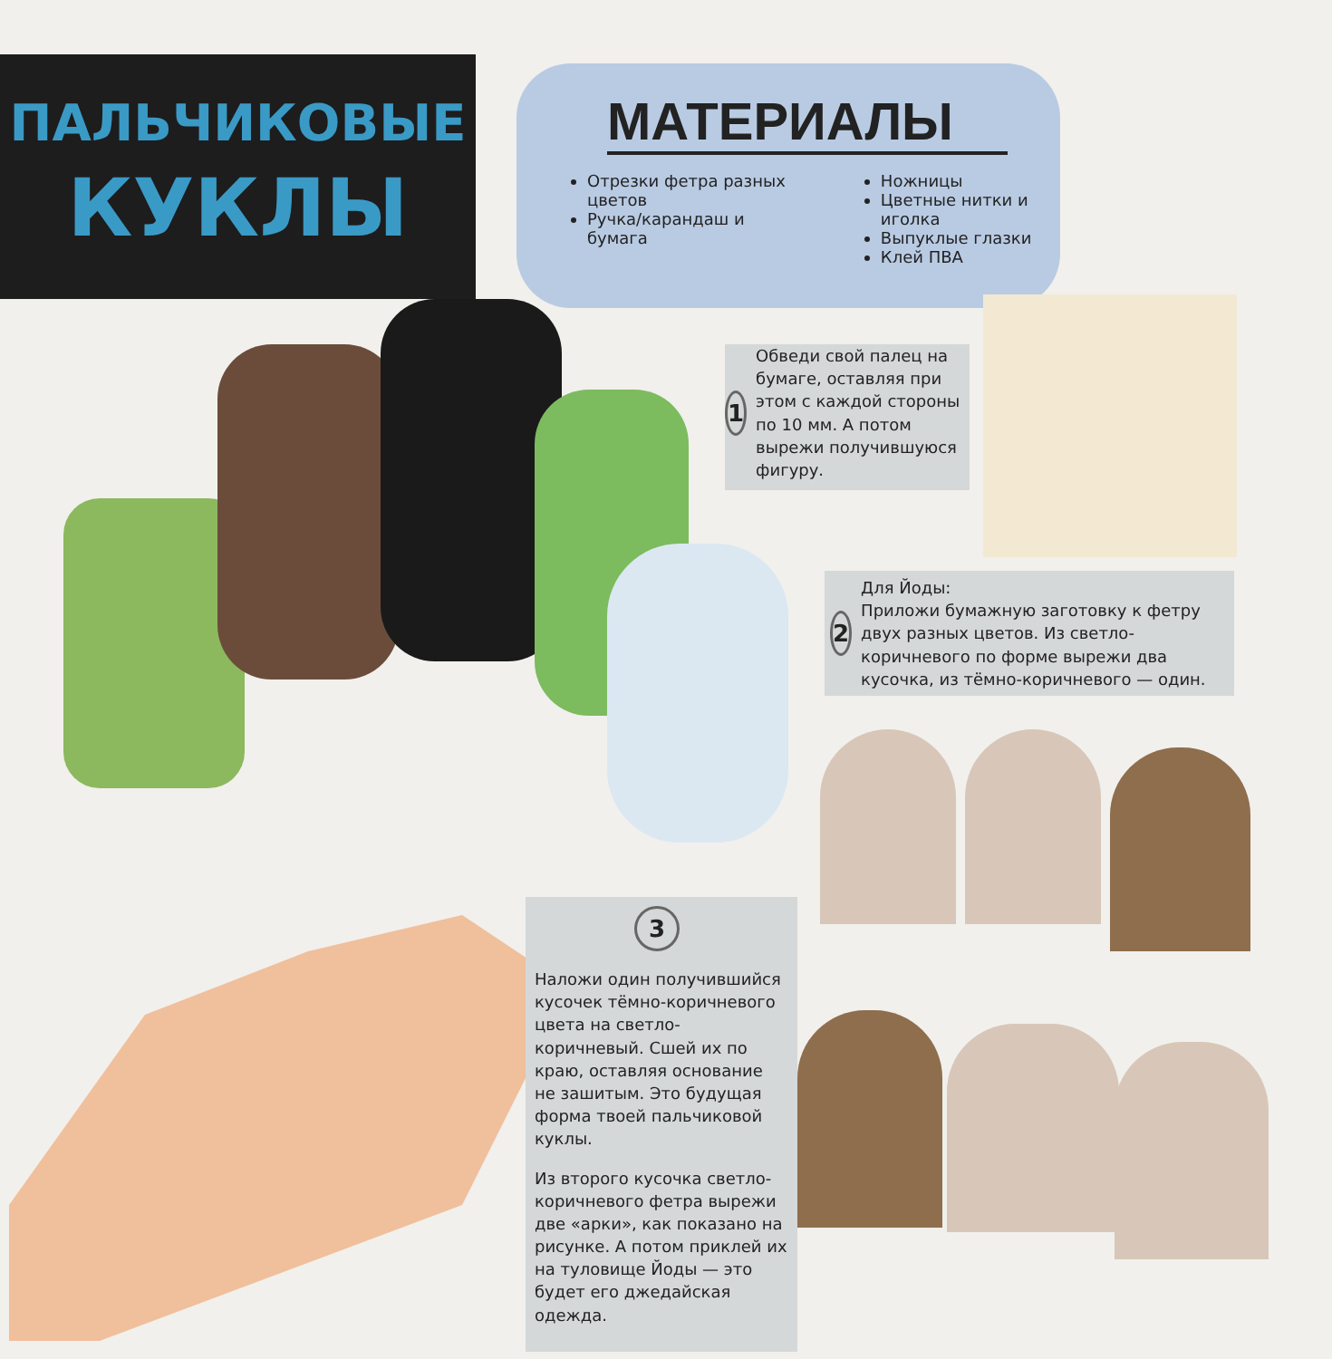ПАЛЬЧИКОВЫЕ
КУКЛЫ
МАТЕРИАЛЫ
Отрезки фетра разных цветов
Ручка/карандаш и бумага
Ножницы
Цветные нитки и иголка
Выпуклые глазки
Клей ПВА
1
Обведи свой палец на бумаге, оставляя при этом с каждой стороны по 10 мм. А потом вырежи получившуюся фигуру.
2
Для Йоды:
Приложи бумажную заготовку к фетру двух разных цветов. Из светло-коричневого по форме вырежи два кусочка, из тёмно-коричневого — один.
3
Наложи один получившийся кусочек тёмно-коричневого цвета на светло-коричневый. Сшей их по краю, оставляя основание не зашитым. Это будущая форма твоей пальчиковой куклы.
Из второго кусочка светло-коричневого фетра вырежи две «арки», как показано на рисунке. А потом приклей их на туловище Йоды — это будет его джедайская одежда.